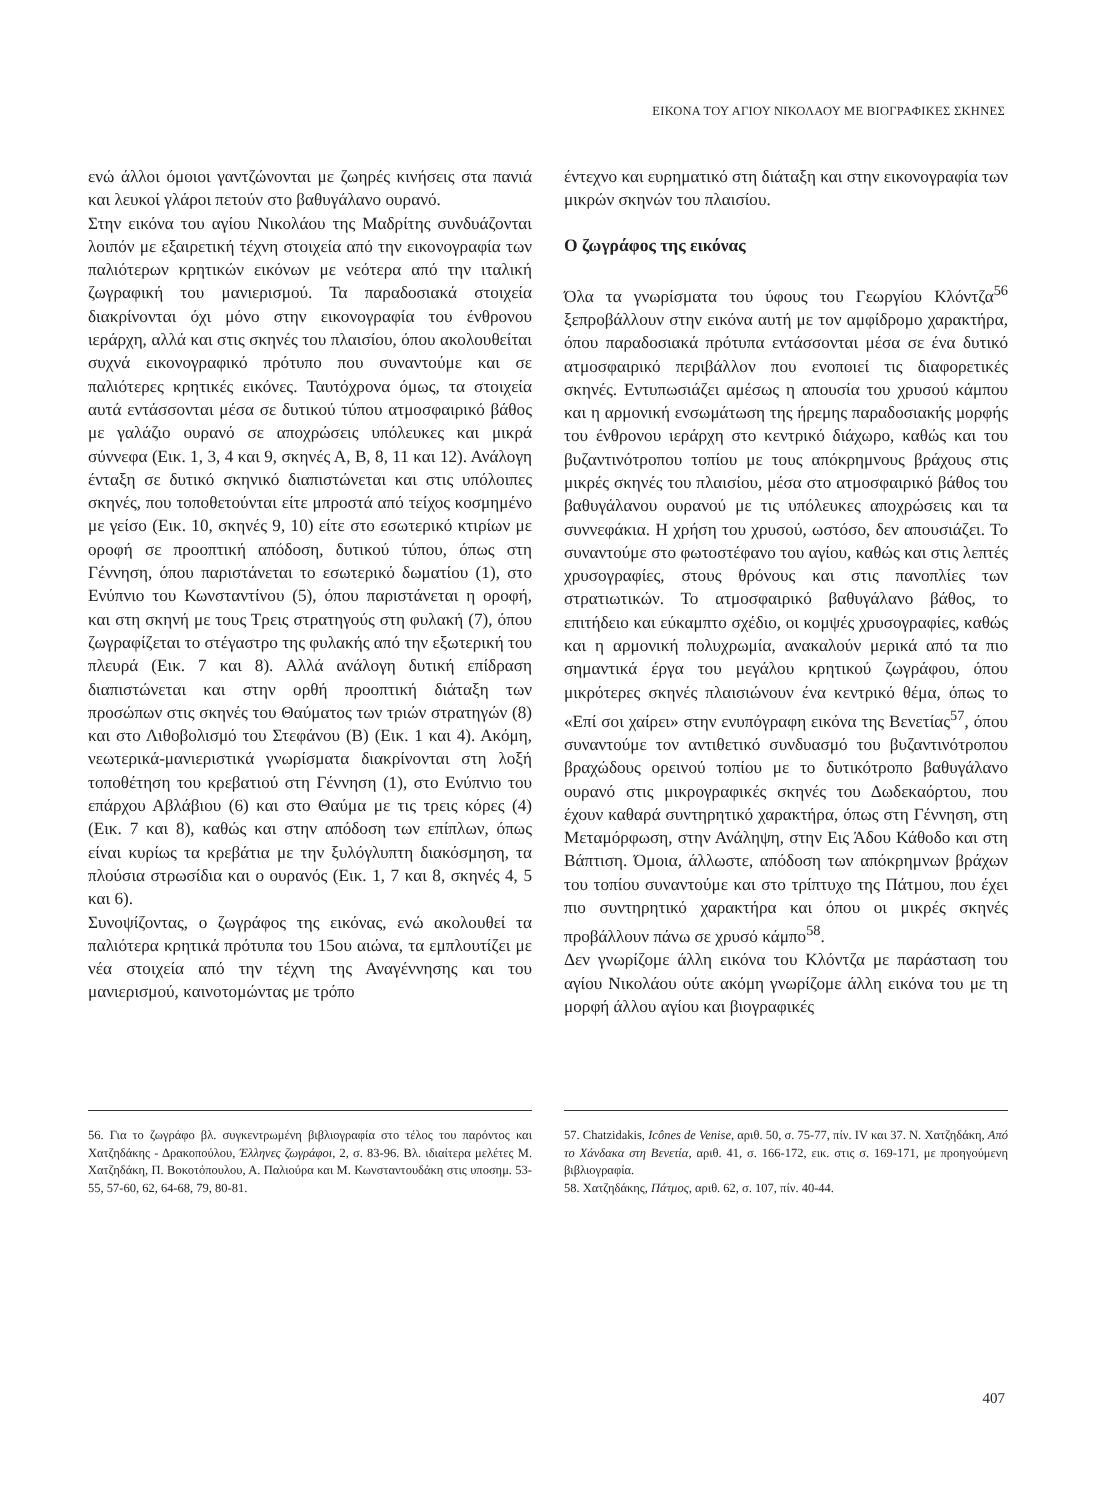ΕΙΚΟΝΑ ΤΟΥ ΑΓΙΟΥ ΝΙΚΟΛΑΟΥ ΜΕ ΒΙΟΓΡΑΦΙΚΕΣ ΣΚΗΝΕΣ
ενώ άλλοι όμοιοι γαντζώνονται με ζωηρές κινήσεις στα πανιά και λευκοί γλάροι πετούν στο βαθυγάλανο ουρανό.
Στην εικόνα του αγίου Νικολάου της Μαδρίτης συνδυάζονται λοιπόν με εξαιρετική τέχνη στοιχεία από την εικονογραφία των παλιότερων κρητικών εικόνων με νεότερα από την ιταλική ζωγραφική του μανιερισμού. Τα παραδοσιακά στοιχεία διακρίνονται όχι μόνο στην εικονογραφία του ένθρονου ιεράρχη, αλλά και στις σκηνές του πλαισίου, όπου ακολουθείται συχνά εικονογραφικό πρότυπο που συναντούμε και σε παλιότερες κρητικές εικόνες. Ταυτόχρονα όμως, τα στοιχεία αυτά εντάσσονται μέσα σε δυτικού τύπου ατμοσφαιρικό βάθος με γαλάζιο ουρανό σε αποχρώσεις υπόλευκες και μικρά σύννεφα (Εικ. 1, 3, 4 και 9, σκηνές Α, Β, 8, 11 και 12). Ανάλογη ένταξη σε δυτικό σκηνικό διαπιστώνεται και στις υπόλοιπες σκηνές, που τοποθετούνται είτε μπροστά από τείχος κοσμημένο με γείσο (Εικ. 10, σκηνές 9, 10) είτε στο εσωτερικό κτιρίων με οροφή σε προοπτική απόδοση, δυτικού τύπου, όπως στη Γέννηση, όπου παριστάνεται το εσωτερικό δωματίου (1), στο Ενύπνιο του Κωνσταντίνου (5), όπου παριστάνεται η οροφή, και στη σκηνή με τους Τρεις στρατηγούς στη φυλακή (7), όπου ζωγραφίζεται το στέγαστρο της φυλακής από την εξωτερική του πλευρά (Εικ. 7 και 8). Αλλά ανάλογη δυτική επίδραση διαπιστώνεται και στην ορθή προοπτική διάταξη των προσώπων στις σκηνές του Θαύματος των τριών στρατηγών (8) και στο Λιθοβολισμό του Στεφάνου (Β) (Εικ. 1 και 4). Ακόμη, νεωτερικά-μανιεριστικά γνωρίσματα διακρίνονται στη λοξή τοποθέτηση του κρεβατιού στη Γέννηση (1), στο Ενύπνιο του επάρχου Αβλάβιου (6) και στο Θαύμα με τις τρεις κόρες (4) (Εικ. 7 και 8), καθώς και στην απόδοση των επίπλων, όπως είναι κυρίως τα κρεβάτια με την ξυλόγλυπτη διακόσμηση, τα πλούσια στρωσίδια και ο ουρανός (Εικ. 1, 7 και 8, σκηνές 4, 5 και 6).
Συνοψίζοντας, ο ζωγράφος της εικόνας, ενώ ακολουθεί τα παλιότερα κρητικά πρότυπα του 15ου αιώνα, τα εμπλουτίζει με νέα στοιχεία από την τέχνη της Αναγέννησης και του μανιερισμού, καινοτομώντας με τρόπο
έντεχνο και ευρηματικό στη διάταξη και στην εικονογραφία των μικρών σκηνών του πλαισίου.
Ο ζωγράφος της εικόνας
Όλα τα γνωρίσματα του ύφους του Γεωργίου Κλόντζα<sup>56</sup> ξεπροβάλλουν στην εικόνα αυτή με τον αμφίδρομο χαρακτήρα, όπου παραδοσιακά πρότυπα εντάσσονται μέσα σε ένα δυτικό ατμοσφαιρικό περιβάλλον που ενοποιεί τις διαφορετικές σκηνές. Εντυπωσιάζει αμέσως η απουσία του χρυσού κάμπου και η αρμονική ενσωμάτωση της ήρεμης παραδοσιακής μορφής του ένθρονου ιεράρχη στο κεντρικό διάχωρο, καθώς και του βυζαντινότροπου τοπίου με τους απόκρημνους βράχους στις μικρές σκηνές του πλαισίου, μέσα στο ατμοσφαιρικό βάθος του βαθυγάλανου ουρανού με τις υπόλευκες αποχρώσεις και τα συννεφάκια. Η χρήση του χρυσού, ωστόσο, δεν απουσιάζει. Το συναντούμε στο φωτοστέφανο του αγίου, καθώς και στις λεπτές χρυσογραφίες, στους θρόνους και στις πανοπλίες των στρατιωτικών. Το ατμοσφαιρικό βαθυγάλανο βάθος, το επιτήδειο και εύκαμπτο σχέδιο, οι κομψές χρυσογραφίες, καθώς και η αρμονική πολυχρωμία, ανακαλούν μερικά από τα πιο σημαντικά έργα του μεγάλου κρητικού ζωγράφου, όπου μικρότερες σκηνές πλαισιώνουν ένα κεντρικό θέμα, όπως το «Επί σοι χαίρει» στην ενυπόγραφη εικόνα της Βενετίας<sup>57</sup>, όπου συναντούμε τον αντιθετικό συνδυασμό του βυζαντινότροπου βραχώδους ορεινού τοπίου με το δυτικότροπο βαθυγάλανο ουρανό στις μικρογραφικές σκηνές του Δωδεκαόρτου, που έχουν καθαρά συντηρητικό χαρακτήρα, όπως στη Γέννηση, στη Μεταμόρφωση, στην Ανάληψη, στην Εις Άδου Κάθοδο και στη Βάπτιση. Όμοια, άλλωστε, απόδοση των απόκρημνων βράχων του τοπίου συναντούμε και στο τρίπτυχο της Πάτμου, που έχει πιο συντηρητικό χαρακτήρα και όπου οι μικρές σκηνές προβάλλουν πάνω σε χρυσό κάμπο<sup>58</sup>.
Δεν γνωρίζομε άλλη εικόνα του Κλόντζα με παράσταση του αγίου Νικολάου ούτε ακόμη γνωρίζομε άλλη εικόνα του με τη μορφή άλλου αγίου και βιογραφικές
56. Για το ζωγράφο βλ. συγκεντρωμένη βιβλιογραφία στο τέλος του παρόντος και Χατζηδάκης - Δρακοπούλου, Έλληνες ζωγράφοι, 2, σ. 83-96. Βλ. ιδιαίτερα μελέτες Μ. Χατζηδάκη, Π. Βοκοτόπουλου, Α. Παλιούρα και Μ. Κωνσταντουδάκη στις υποσημ. 53-55, 57-60, 62, 64-68, 79, 80-81.
57. Chatzidakis, Icônes de Venise, αριθ. 50, σ. 75-77, πίν. IV και 37. Ν. Χατζηδάκη, Από το Χάνδακα στη Βενετία, αριθ. 41, σ. 166-172, εικ. στις σ. 169-171, με προηγούμενη βιβλιογραφία.
58. Χατζηδάκης, Πάτμος, αριθ. 62, σ. 107, πίν. 40-44.
407